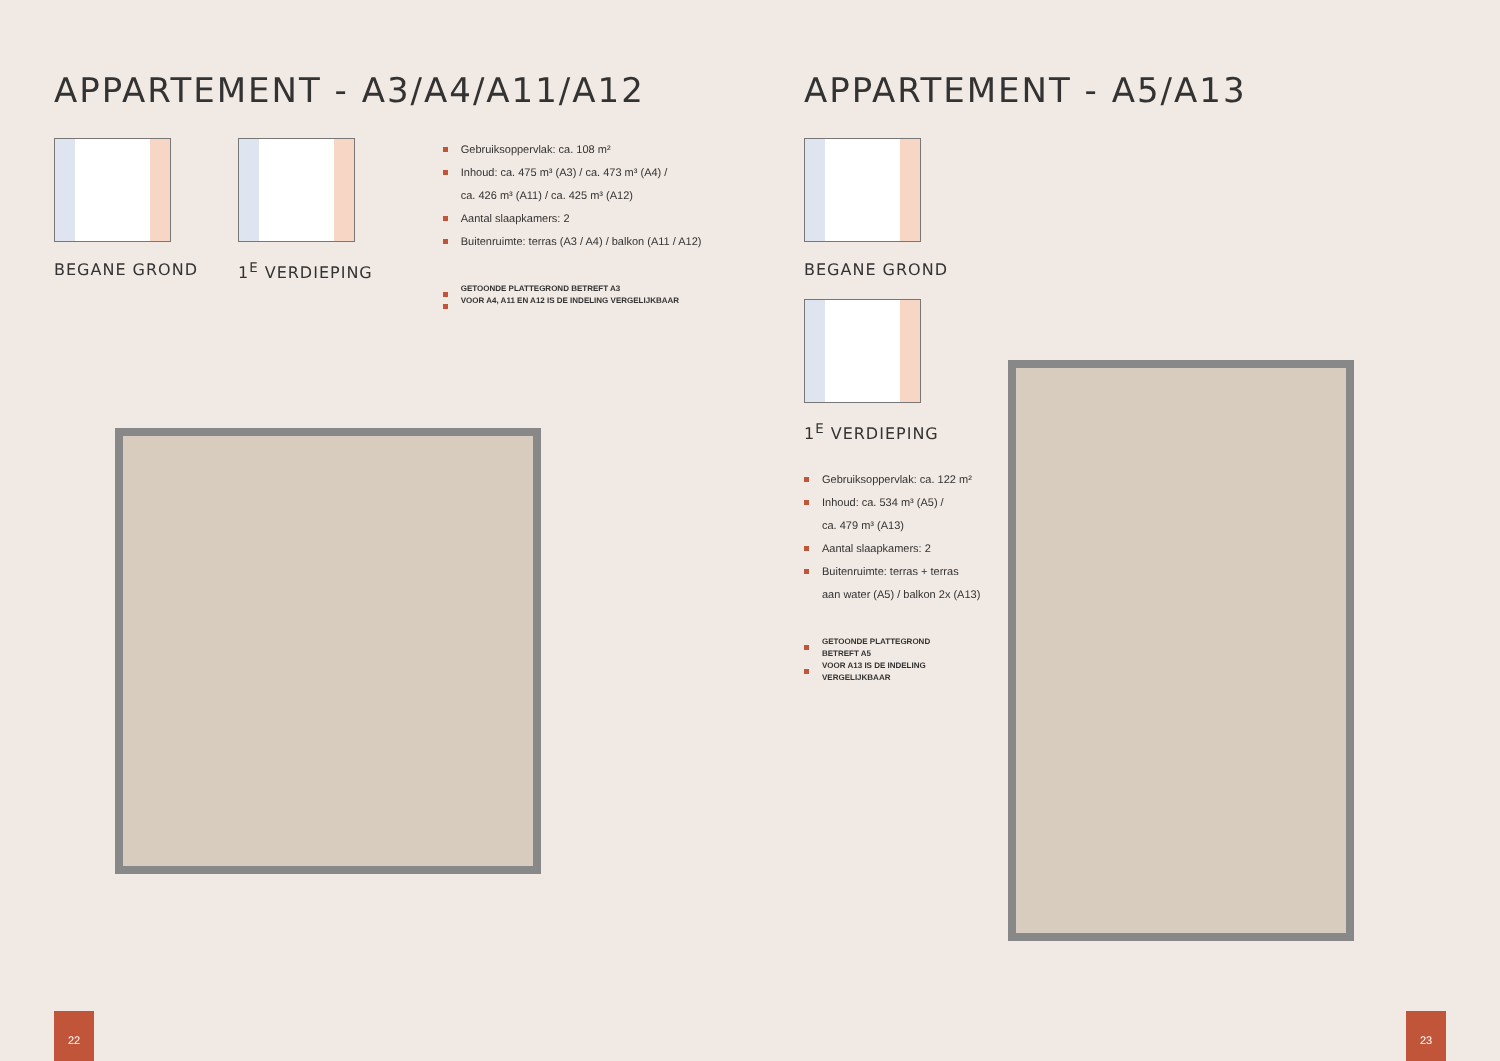APPARTEMENT - A3/A4/A11/A12
BEGANE GROND 1<sup>E</sup> VERDIEPING
Gebruiksoppervlak: ca. 108 m²
Inhoud: ca. 475 m³ (A3) / ca. 473 m³ (A4) /
ca. 426 m³ (A11) / ca. 425 m³ (A12)
Aantal slaapkamers: 2
Buitenruimte: terras (A3 / A4) / balkon (A11 / A12)
GETOONDE PLATTEGROND BETREFT A3
VOOR A4, A11 EN A12 IS DE INDELING VERGELIJKBAAR
22
APPARTEMENT - A5/A13
BEGANE GROND
1<sup>E</sup> VERDIEPING
Gebruiksoppervlak: ca. 122 m²
Inhoud: ca. 534 m³ (A5) /
ca. 479 m³ (A13)
Aantal slaapkamers: 2
Buitenruimte: terras + terras
aan water (A5) / balkon 2x (A13)
GETOONDE PLATTEGROND BETREFT A5
VOOR A13 IS DE INDELING VERGELIJKBAAR
23